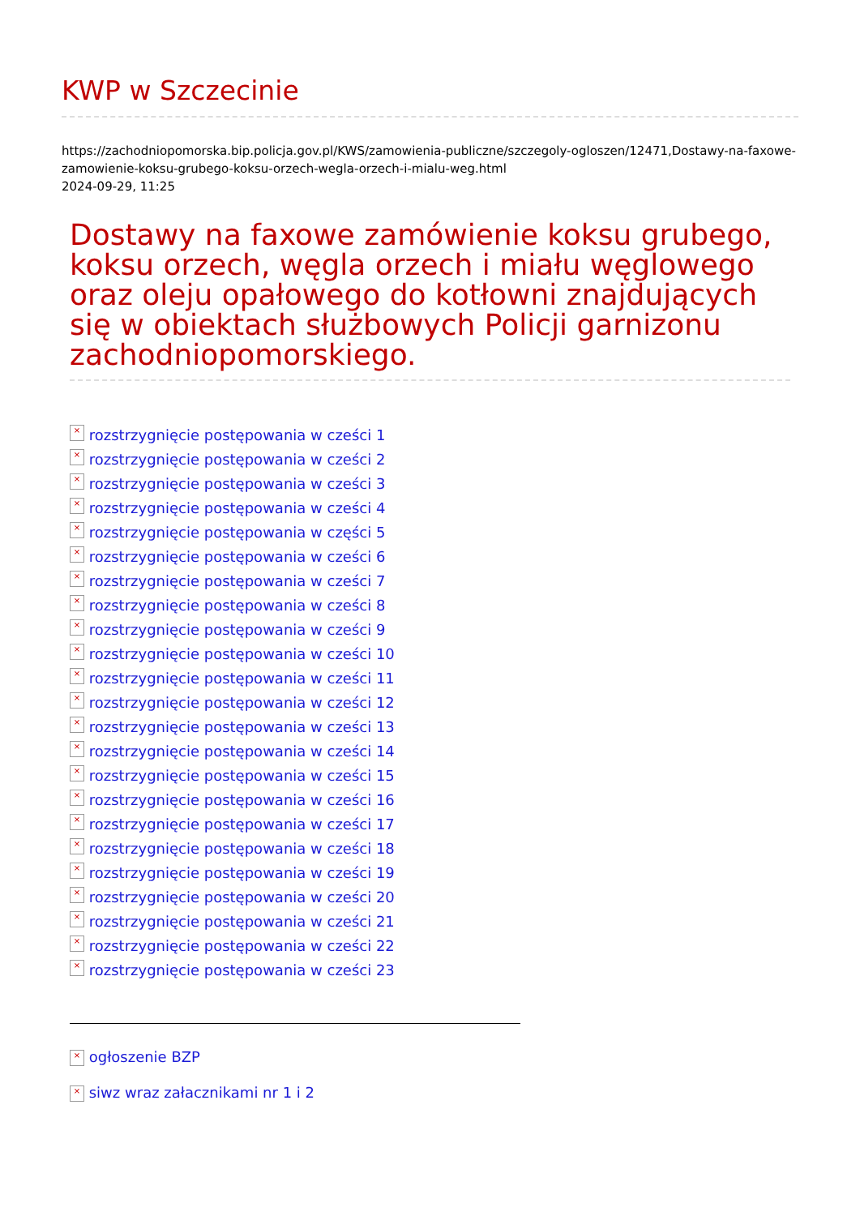KWP w Szczecinie
https://zachodniopomorska.bip.policja.gov.pl/KWS/zamowienia-publiczne/szczegoly-ogloszen/12471,Dostawy-na-faxowe-zamowienie-koksu-grubego-koksu-orzech-wegla-orzech-i-mialu-weg.html
2024-09-29, 11:25
Dostawy na faxowe zamówienie koksu grubego, koksu orzech, węgla orzech i miału węglowego oraz oleju opałowego do kotłowni znajdujących się w obiektach służbowych Policji garnizonu zachodniopomorskiego.
× rozstrzygnięcie postępowania w cześci 1
× rozstrzygnięcie postępowania w cześci 2
× rozstrzygnięcie postępowania w cześci 3
× rozstrzygnięcie postępowania w cześci 4
× rozstrzygnięcie postępowania w części 5
× rozstrzygnięcie postępowania w cześci 6
× rozstrzygnięcie postępowania w cześci 7
× rozstrzygnięcie postępowania w cześci 8
× rozstrzygnięcie postępowania w cześci 9
× rozstrzygnięcie postępowania w cześci 10
× rozstrzygnięcie postępowania w cześci 11
× rozstrzygnięcie postępowania w cześci 12
× rozstrzygnięcie postępowania w cześci 13
× rozstrzygnięcie postępowania w cześci 14
× rozstrzygnięcie postępowania w cześci 15
× rozstrzygnięcie postępowania w cześci 16
× rozstrzygnięcie postępowania w cześci 17
× rozstrzygnięcie postępowania w cześci 18
× rozstrzygnięcie postępowania w cześci 19
× rozstrzygnięcie postępowania w cześci 20
× rozstrzygnięcie postępowania w cześci 21
× rozstrzygnięcie postępowania w cześci 22
× rozstrzygnięcie postępowania w cześci 23
× ogłoszenie BZP
× siwz wraz załacznikami nr 1 i 2